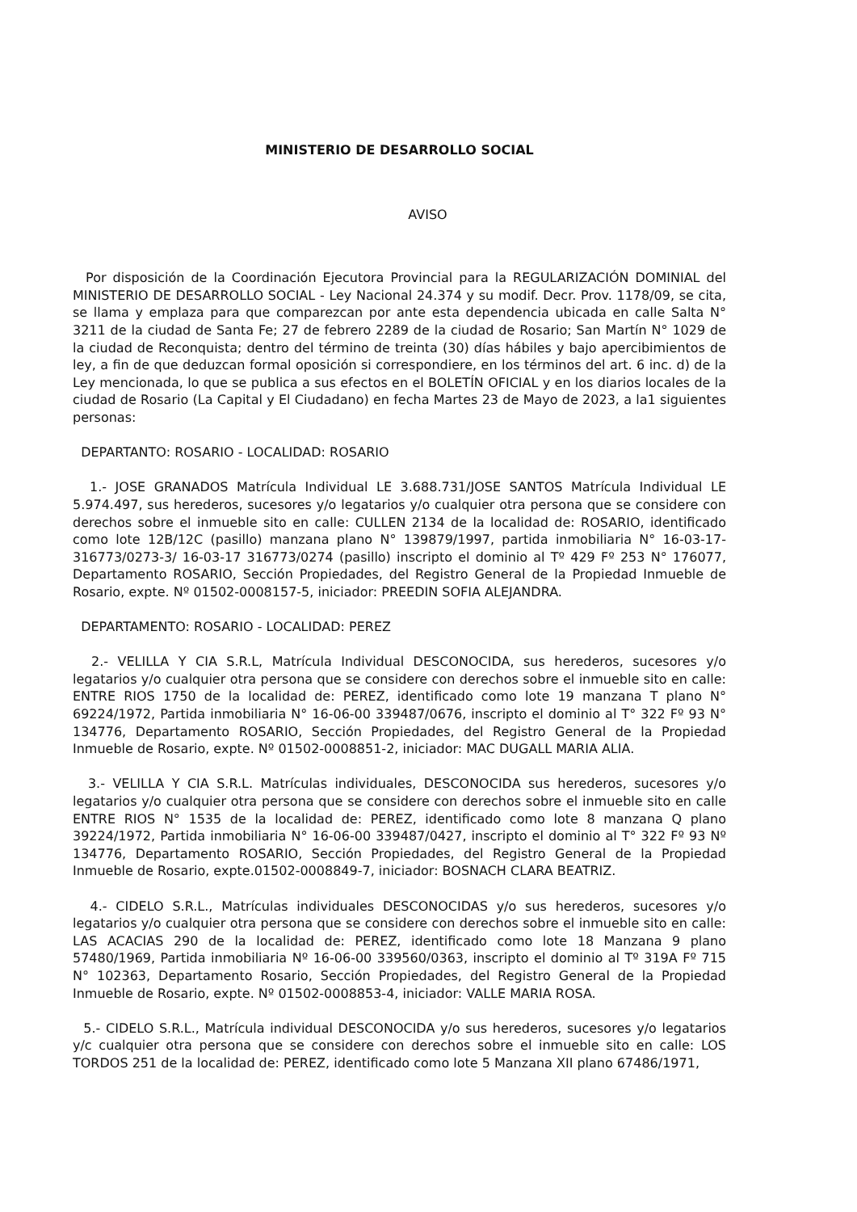MINISTERIO DE DESARROLLO SOCIAL
AVISO
Por disposición de la Coordinación Ejecutora Provincial para la REGULARIZACIÓN DOMINIAL del MINISTERIO DE DESARROLLO SOCIAL - Ley Nacional 24.374 y su modif. Decr. Prov. 1178/09, se cita, se llama y emplaza para que comparezcan por ante esta dependencia ubicada en calle Salta N° 3211 de la ciudad de Santa Fe; 27 de febrero 2289 de la ciudad de Rosario; San Martín N° 1029 de la ciudad de Reconquista; dentro del término de treinta (30) días hábiles y bajo apercibimientos de ley, a fin de que deduzcan formal oposición si correspondiere, en los términos del art. 6 inc. d) de la Ley mencionada, lo que se publica a sus efectos en el BOLETÍN OFICIAL y en los diarios locales de la ciudad de Rosario (La Capital y El Ciudadano) en fecha Martes 23 de Mayo de 2023, a la1 siguientes personas:
DEPARTANTO: ROSARIO - LOCALIDAD: ROSARIO
1.- JOSE GRANADOS Matrícula Individual LE 3.688.731/JOSE SANTOS Matrícula Individual LE 5.974.497, sus herederos, sucesores y/o legatarios y/o cualquier otra persona que se considere con derechos sobre el inmueble sito en calle: CULLEN 2134 de la localidad de: ROSARIO, identificado como lote 12B/12C (pasillo) manzana plano N° 139879/1997, partida inmobiliaria N° 16-03-17-316773/0273-3/ 16-03-17 316773/0274 (pasillo) inscripto el dominio al Tº 429 Fº 253 N° 176077, Departamento ROSARIO, Sección Propiedades, del Registro General de la Propiedad Inmueble de Rosario, expte. Nº 01502-0008157-5, iniciador: PREEDIN SOFIA ALEJANDRA.
DEPARTAMENTO: ROSARIO - LOCALIDAD: PEREZ
2.- VELILLA Y CIA S.R.L, Matrícula Individual DESCONOCIDA, sus herederos, sucesores y/o legatarios y/o cualquier otra persona que se considere con derechos sobre el inmueble sito en calle: ENTRE RIOS 1750 de la localidad de: PEREZ, identificado como lote 19 manzana T plano N° 69224/1972, Partida inmobiliaria N° 16-06-00 339487/0676, inscripto el dominio al T° 322 Fº 93 N° 134776, Departamento ROSARIO, Sección Propiedades, del Registro General de la Propiedad Inmueble de Rosario, expte. Nº 01502-0008851-2, iniciador: MAC DUGALL MARIA ALIA.
3.- VELILLA Y CIA S.R.L. Matrículas individuales, DESCONOCIDA sus herederos, sucesores y/o legatarios y/o cualquier otra persona que se considere con derechos sobre el inmueble sito en calle ENTRE RIOS N° 1535 de la localidad de: PEREZ, identificado como lote 8 manzana Q plano 39224/1972, Partida inmobiliaria N° 16-06-00 339487/0427, inscripto el dominio al T° 322 Fº 93 Nº 134776, Departamento ROSARIO, Sección Propiedades, del Registro General de la Propiedad Inmueble de Rosario, expte.01502-0008849-7, iniciador: BOSNACH CLARA BEATRIZ.
4.- CIDELO S.R.L., Matrículas individuales DESCONOCIDAS y/o sus herederos, sucesores y/o legatarios y/o cualquier otra persona que se considere con derechos sobre el inmueble sito en calle: LAS ACACIAS 290 de la localidad de: PEREZ, identificado como lote 18 Manzana 9 plano 57480/1969, Partida inmobiliaria Nº 16-06-00 339560/0363, inscripto el dominio al Tº 319A Fº 715 N° 102363, Departamento Rosario, Sección Propiedades, del Registro General de la Propiedad Inmueble de Rosario, expte. Nº 01502-0008853-4, iniciador: VALLE MARIA ROSA.
5.- CIDELO S.R.L., Matrícula individual DESCONOCIDA y/o sus herederos, sucesores y/o legatarios y/c cualquier otra persona que se considere con derechos sobre el inmueble sito en calle: LOS TORDOS 251 de la localidad de: PEREZ, identificado como lote 5 Manzana XII plano 67486/1971,